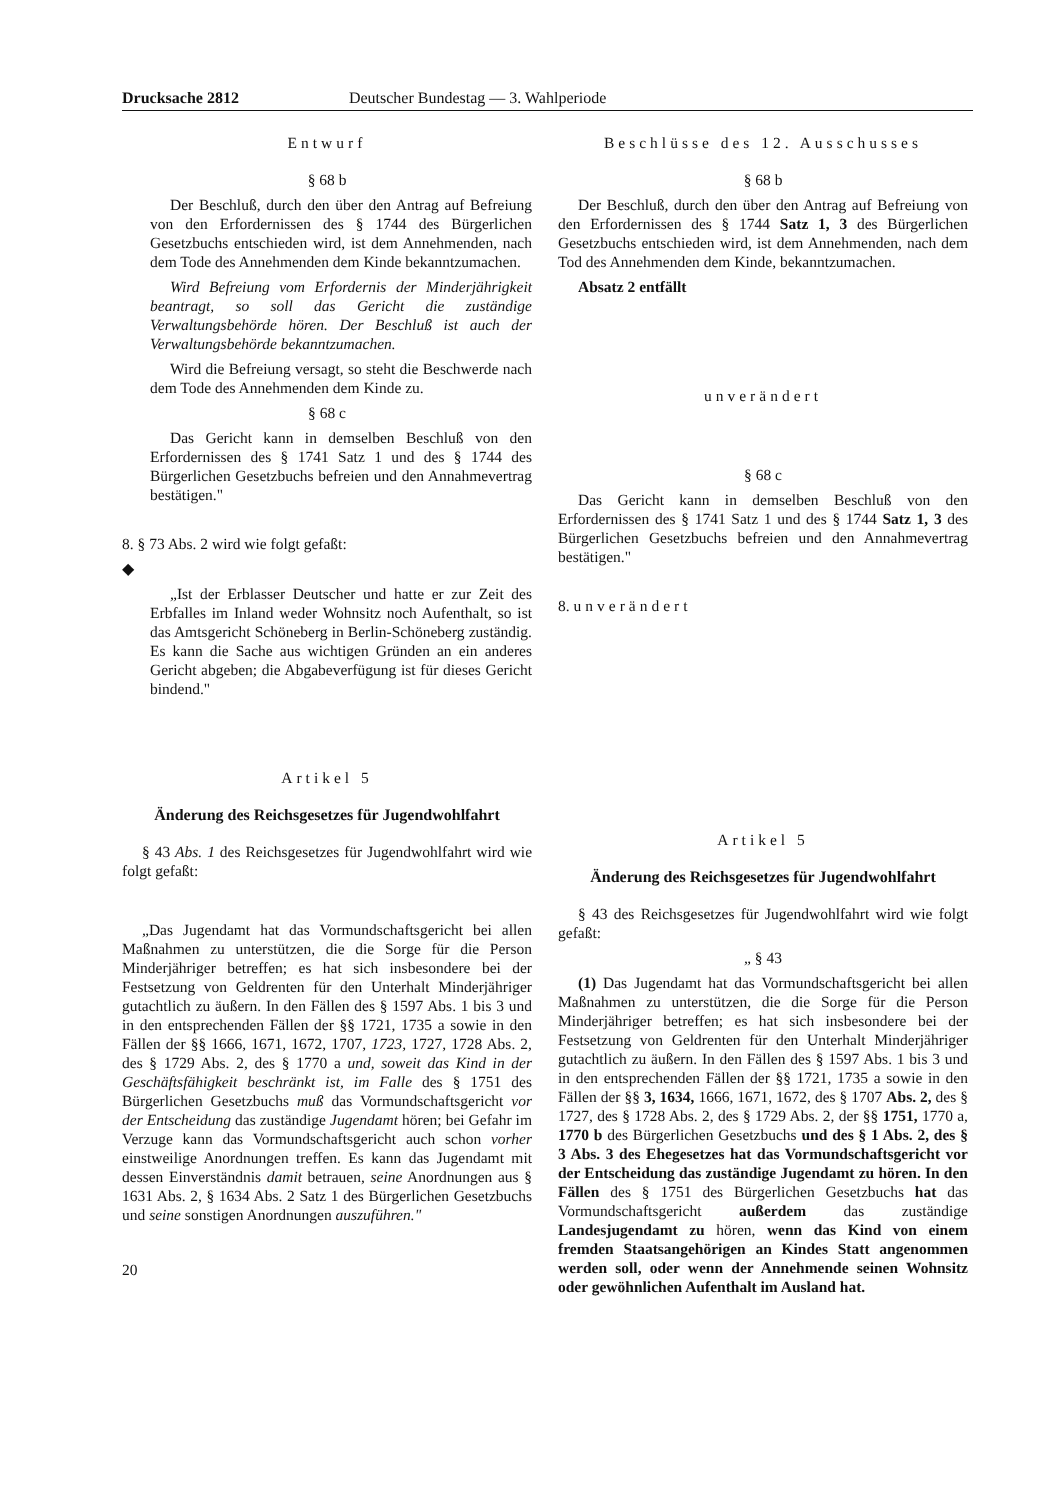Drucksache 2812 Deutscher Bundestag — 3. Wahlperiode
Entwurf
§ 68 b
Der Beschluß, durch den über den Antrag auf Befreiung von den Erfordernissen des § 1744 des Bürgerlichen Gesetzbuchs entschieden wird, ist dem Annehmenden, nach dem Tode des Annehmenden dem Kinde bekanntzumachen.
Wird Befreiung vom Erfordernis der Minderjährigkeit beantragt, so soll das Gericht die zuständige Verwaltungsbehörde hören. Der Beschluß ist auch der Verwaltungsbehörde bekanntzumachen.
Wird die Befreiung versagt, so steht die Beschwerde nach dem Tode des Annehmenden dem Kinde zu.
§ 68 c
Das Gericht kann in demselben Beschluß von den Erfordernissen des § 1741 Satz 1 und des § 1744 des Bürgerlichen Gesetzbuchs befreien und den Annahmevertrag bestätigen."
8. § 73 Abs. 2 wird wie folgt gefaßt:
◆
„Ist der Erblasser Deutscher und hatte er zur Zeit des Erbfalles im Inland weder Wohnsitz noch Aufenthalt, so ist das Amtsgericht Schöneberg in Berlin-Schöneberg zuständig. Es kann die Sache aus wichtigen Gründen an ein anderes Gericht abgeben; die Abgabeverfügung ist für dieses Gericht bindend."
Artikel 5
Änderung des Reichsgesetzes für Jugendwohlfahrt
§ 43 Abs. 1 des Reichsgesetzes für Jugendwohlfahrt wird wie folgt gefaßt:
„Das Jugendamt hat das Vormundschaftsgericht bei allen Maßnahmen zu unterstützen, die die Sorge für die Person Minderjähriger betreffen; es hat sich insbesondere bei der Festsetzung von Geldrenten für den Unterhalt Minderjähriger gutachtlich zu äußern. In den Fällen des § 1597 Abs. 1 bis 3 und in den entsprechenden Fällen der §§ 1721, 1735 a sowie in den Fällen der §§ 1666, 1671, 1672, 1707, 1723, 1727, 1728 Abs. 2, des § 1729 Abs. 2, des § 1770 a und, soweit das Kind in der Geschäftsfähigkeit beschränkt ist, im Falle des § 1751 des Bürgerlichen Gesetzbuchs muß das Vormundschaftsgericht vor der Entscheidung das zuständige Jugendamt hören; bei Gefahr im Verzuge kann das Vormundschaftsgericht auch schon vorher einstweilige Anordnungen treffen. Es kann das Jugendamt mit dessen Einverständnis damit betrauen, seine Anordnungen aus § 1631 Abs. 2, § 1634 Abs. 2 Satz 1 des Bürgerlichen Gesetzbuchs und seine sonstigen Anordnungen auszuführen."
20
Beschlüsse des 12. Ausschusses
§ 68 b
Der Beschluß, durch den über den Antrag auf Befreiung von den Erfordernissen des § 1744 Satz 1, 3 des Bürgerlichen Gesetzbuchs entschieden wird, ist dem Annehmenden, nach dem Tod des Annehmenden dem Kinde, bekanntzumachen.
Absatz 2 entfällt
unverändert
§ 68 c
Das Gericht kann in demselben Beschluß von den Erfordernissen des § 1741 Satz 1 und des § 1744 Satz 1, 3 des Bürgerlichen Gesetzbuchs befreien und den Annahmevertrag bestätigen."
8. unverändert
Artikel 5
Änderung des Reichsgesetzes für Jugendwohlfahrt
§ 43 des Reichsgesetzes für Jugendwohlfahrt wird wie folgt gefaßt:
„ § 43
(1) Das Jugendamt hat das Vormundschaftsgericht bei allen Maßnahmen zu unterstützen, die die Sorge für die Person Minderjähriger betreffen; es hat sich insbesondere bei der Festsetzung von Geldrenten für den Unterhalt Minderjähriger gutachtlich zu äußern. In den Fällen des § 1597 Abs. 1 bis 3 und in den entsprechenden Fällen der §§ 1721, 1735 a sowie in den Fällen der §§ 3, 1634, 1666, 1671, 1672, des § 1707 Abs. 2, des § 1727, des § 1728 Abs. 2, des § 1729 Abs. 2, der §§ 1751, 1770 a, 1770 b des Bürgerlichen Gesetzbuchs und des § 1 Abs. 2, des § 3 Abs. 3 des Ehegesetzes hat das Vormundschaftsgericht vor der Entscheidung das zuständige Jugendamt zu hören. In den Fällen des § 1751 des Bürgerlichen Gesetzbuchs hat das Vormundschaftsgericht außerdem das zuständige Landesjugendamt zu hören, wenn das Kind von einem fremden Staatsangehörigen an Kindes Statt angenommen werden soll, oder wenn der Annehmende seinen Wohnsitz oder gewöhnlichen Aufenthalt im Ausland hat.